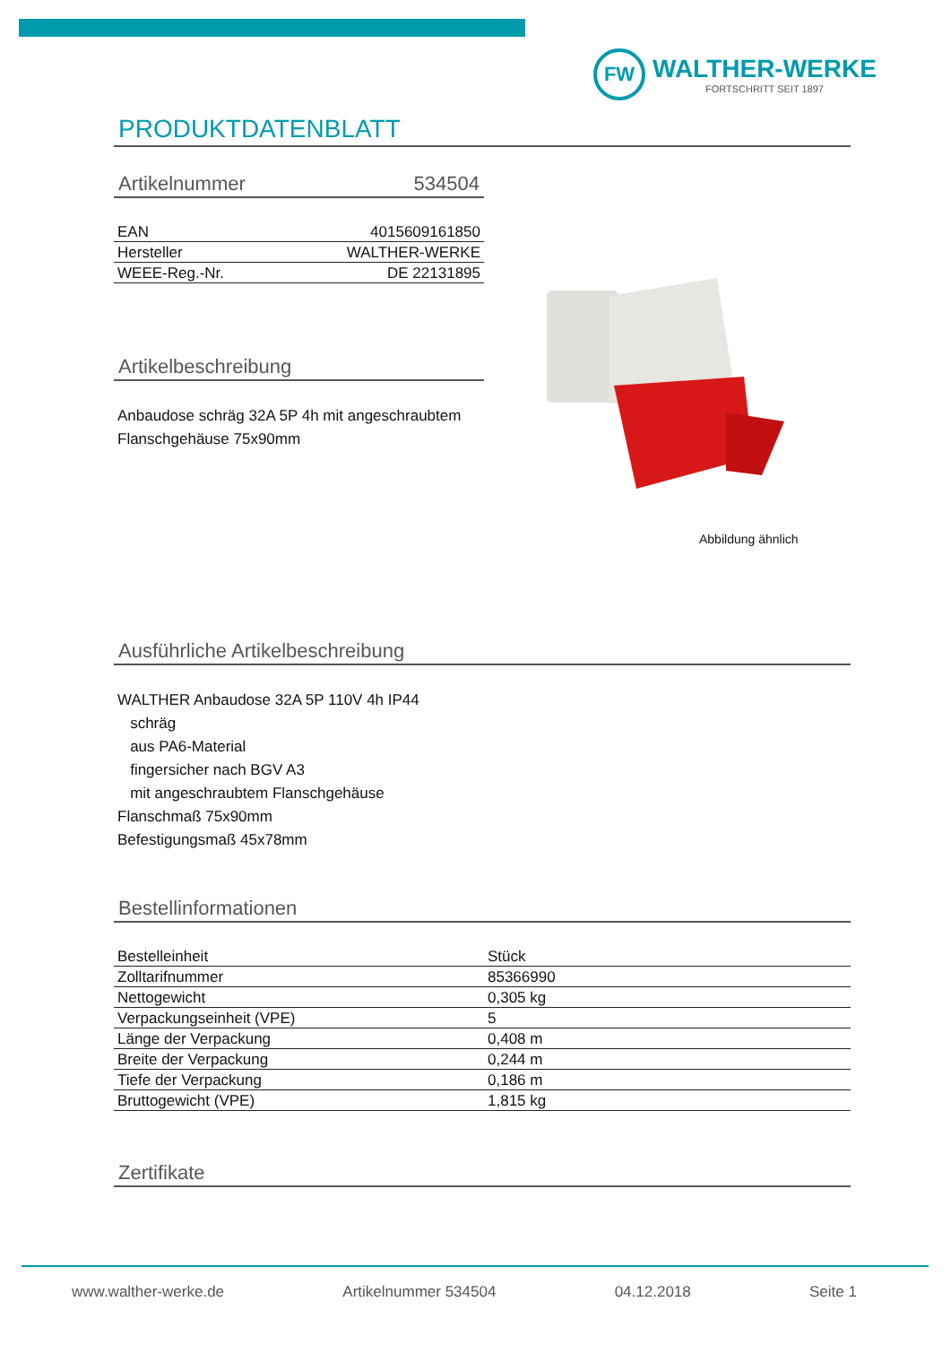FW
WALTHER-WERKE
FORTSCHRITT SEIT 1897
PRODUKTDATENBLATT
Artikelnummer 534504
| EAN | 4015609161850 |
| Hersteller | WALTHER-WERKE |
| WEEE-Reg.-Nr. | DE 22131895 |
Artikelbeschreibung
Anbaudose schräg 32A 5P 4h mit angeschraubtem Flanschgehäuse 75x90mm
Ausführliche Artikelbeschreibung
WALTHER Anbaudose 32A 5P 110V 4h IP44
schräg
aus PA6-Material
fingersicher nach BGV A3
mit angeschraubtem Flanschgehäuse
Flanschmaß 75x90mm
Befestigungsmaß 45x78mm
Bestellinformationen
| Bestelleinheit | Stück |
| Zolltarifnummer | 85366990 |
| Nettogewicht | 0,305 kg |
| Verpackungseinheit (VPE) | 5 |
| Länge der Verpackung | 0,408 m |
| Breite der Verpackung | 0,244 m |
| Tiefe der Verpackung | 0,186 m |
| Bruttogewicht (VPE) | 1,815 kg |
Zertifikate
Abbildung ähnlich
www.walther-werke.de Artikelnummer 534504 04.12.2018 Seite 1